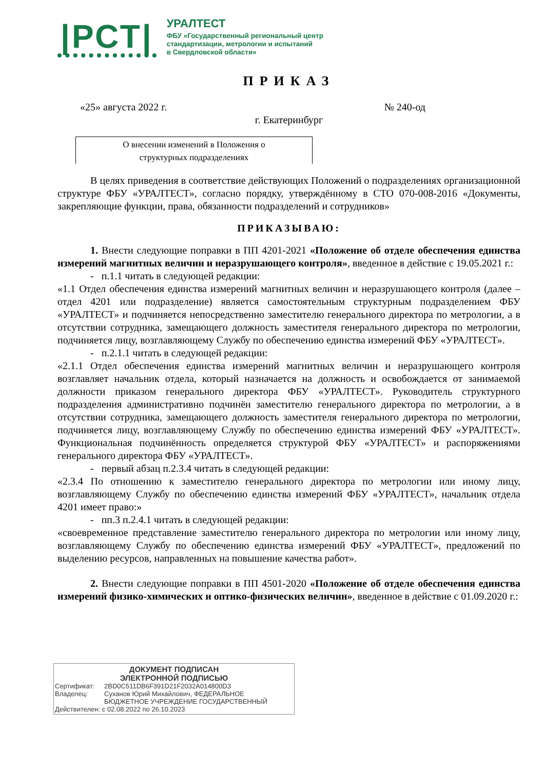|РСТ|
УРАЛТЕСТ
ФБУ «Государственный региональный центр
стандартизации, метрологии и испытаний
в Свердловской области»
ПРИКАЗ
«25» августа 2022 г. № 240-од
г. Екатеринбург
О внесении изменений в Положения о
структурных подразделениях
В целях приведения в соответствие действующих Положений о подразделениях организационной структуре ФБУ «УРАЛТЕСТ», согласно порядку, утверждённому в СТО 070-008-2016 «Документы, закрепляющие функции, права, обязанности подразделений и сотрудников»
ПРИКАЗЫВАЮ:
1. Внести следующие поправки в ПП 4201-2021 «Положение об отделе обеспечения единства измерений магнитных величин и неразрушающего контроля», введенное в действие с 19.05.2021 г.:
- п.1.1 читать в следующей редакции:
«1.1 Отдел обеспечения единства измерений магнитных величин и неразрушающего контроля (далее – отдел 4201 или подразделение) является самостоятельным структурным подразделением ФБУ «УРАЛТЕСТ» и подчиняется непосредственно заместителю генерального директора по метрологии, а в отсутствии сотрудника, замещающего должность заместителя генерального директора по метрологии, подчиняется лицу, возглавляющему Службу по обеспечению единства измерений ФБУ «УРАЛТЕСТ».
- п.2.1.1 читать в следующей редакции:
«2.1.1 Отдел обеспечения единства измерений магнитных величин и неразрушающего контроля возглавляет начальник отдела, который назначается на должность и освобождается от занимаемой должности приказом генерального директора ФБУ «УРАЛТЕСТ». Руководитель структурного подразделения административно подчинён заместителю генерального директора по метрологии, а в отсутствии сотрудника, замещающего должность заместителя генерального директора по метрологии, подчиняется лицу, возглавляющему Службу по обеспечению единства измерений ФБУ «УРАЛТЕСТ». Функциональная подчинённость определяется структурой ФБУ «УРАЛТЕСТ» и распоряжениями генерального директора ФБУ «УРАЛТЕСТ».
- первый абзац п.2.3.4 читать в следующей редакции:
«2.3.4 По отношению к заместителю генерального директора по метрологии или иному лицу, возглавляющему Службу по обеспечению единства измерений ФБУ «УРАЛТЕСТ», начальник отдела 4201 имеет право:»
- пп.3 п.2.4.1 читать в следующей редакции:
«своевременное представление заместителю генерального директора по метрологии или иному лицу, возглавляющему Службу по обеспечению единства измерений ФБУ «УРАЛТЕСТ», предложений по выделению ресурсов, направленных на повышение качества работ».
2. Внести следующие поправки в ПП 4501-2020 «Положение об отделе обеспечения единства измерений физико-химических и оптико-физических величин», введенное в действие с 01.09.2020 г.:
ДОКУМЕНТ ПОДПИСАН
ЭЛЕКТРОННОЙ ПОДПИСЬЮ
Сертификат: 2BD0C511DB6F391D21F2032A014800D3
Владелец: Суханов Юрий Михайлович, ФЕДЕРАЛЬНОЕ
БЮДЖЕТНОЕ УЧРЕЖДЕНИЕ ГОСУДАРСТВЕННЫЙ
Действителен: с 02.08.2022 по 26.10.2023